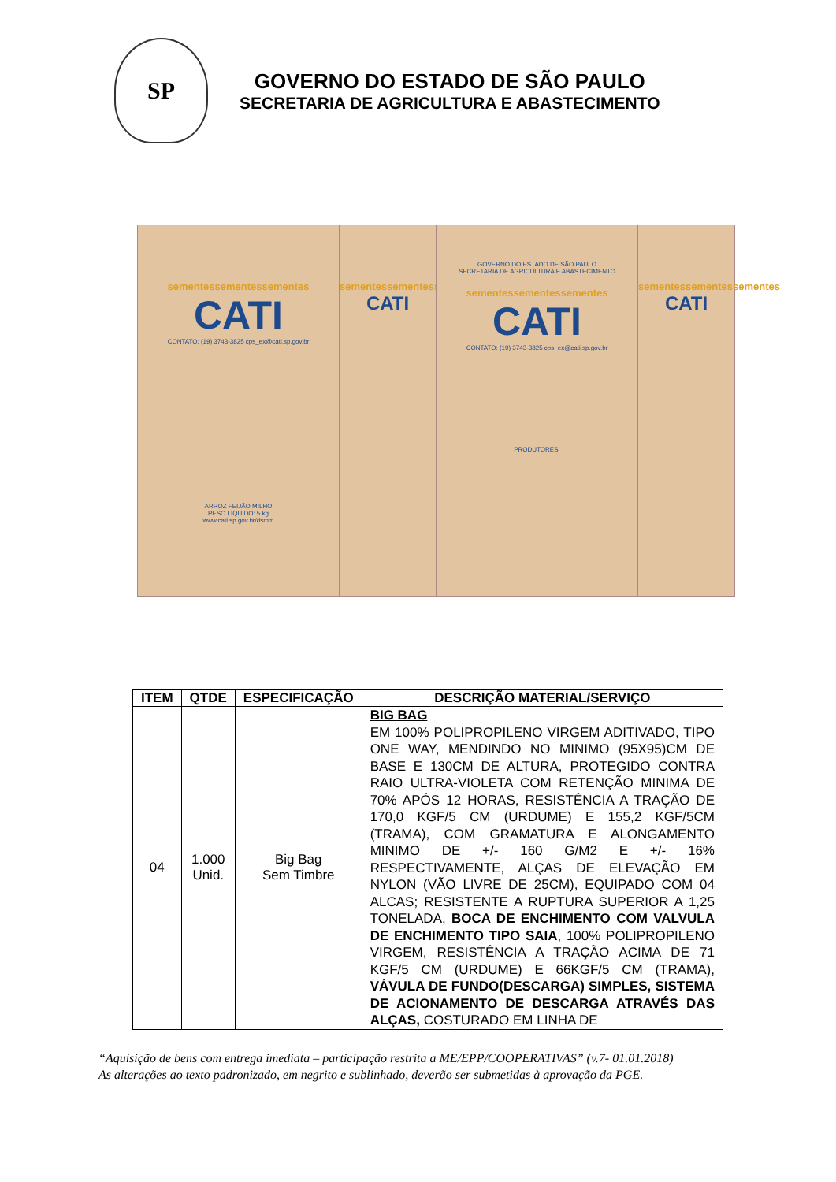SP
GOVERNO DO ESTADO DE SÃO PAULO
SECRETARIA DE AGRICULTURA E ABASTECIMENTO
sementessementessementes
CATI
CONTATO: (19) 3743-3825 cps_ex@cati.sp.gov.br
ARROZ FEIJÃO MILHO
PESO LÍQUIDO: 5 kg
www.cati.sp.gov.br/dsmm
sementessementessementes
CATI
GOVERNO DO ESTADO DE SÃO PAULO
SECRETARIA DE AGRICULTURA E ABASTECIMENTO
sementessementessementes
CATI
CONTATO: (19) 3743-3825 cps_ex@cati.sp.gov.br
PRODUTORES:
sementessementessementes
CATI
| ITEM | QTDE | ESPECIFICAÇÃO | DESCRIÇÃO MATERIAL/SERVIÇO |
| --- | --- | --- | --- |
| 04 | 1.000 Unid. | Big Bag Sem Timbre | BIG BAG EM 100% POLIPROPILENO VIRGEM ADITIVADO, TIPO ONE WAY, MENDINDO NO MINIMO (95X95)CM DE BASE E 130CM DE ALTURA, PROTEGIDO CONTRA RAIO ULTRA-VIOLETA COM RETENÇÃO MINIMA DE 70% APÓS 12 HORAS, RESISTÊNCIA A TRAÇÃO DE 170,0 KGF/5 CM (URDUME) E 155,2 KGF/5CM (TRAMA), COM GRAMATURA E ALONGAMENTO MINIMO DE +/- 160 G/M2 E +/- 16% RESPECTIVAMENTE, ALÇAS DE ELEVAÇÃO EM NYLON (VÃO LIVRE DE 25CM), EQUIPADO COM 04 ALCAS; RESISTENTE A RUPTURA SUPERIOR A 1,25 TONELADA, BOCA DE ENCHIMENTO COM VALVULA DE ENCHIMENTO TIPO SAIA , 100% POLIPROPILENO VIRGEM, RESISTÊNCIA A TRAÇÃO ACIMA DE 71 KGF/5 CM (URDUME) E 66KGF/5 CM (TRAMA), VÁVULA DE FUNDO(DESCARGA) SIMPLES, SISTEMA DE ACIONAMENTO DE DESCARGA ATRAVÉS DAS ALÇAS, COSTURADO EM LINHA DE |
“Aquisição de bens com entrega imediata – participação restrita a ME/EPP/COOPERATIVAS” (v.7- 01.01.2018)
As alterações ao texto padronizado, em negrito e sublinhado, deverão ser submetidas à aprovação da PGE.